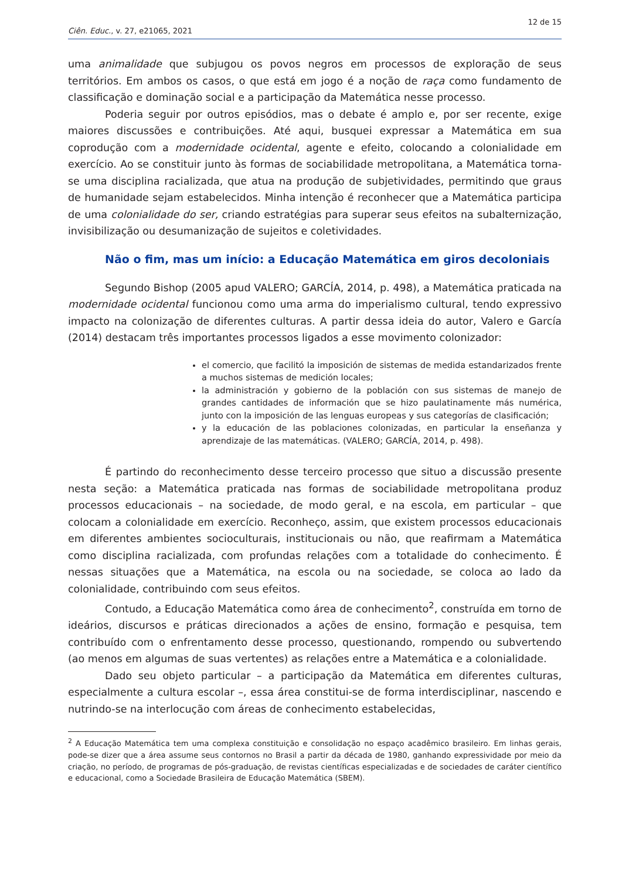12 de 15
Ciên. Educ., v. 27, e21065, 2021
uma animalidade que subjugou os povos negros em processos de exploração de seus territórios. Em ambos os casos, o que está em jogo é a noção de raça como fundamento de classificação e dominação social e a participação da Matemática nesse processo.
Poderia seguir por outros episódios, mas o debate é amplo e, por ser recente, exige maiores discussões e contribuições. Até aqui, busquei expressar a Matemática em sua coprodução com a modernidade ocidental, agente e efeito, colocando a colonialidade em exercício. Ao se constituir junto às formas de sociabilidade metropolitana, a Matemática torna-se uma disciplina racializada, que atua na produção de subjetividades, permitindo que graus de humanidade sejam estabelecidos. Minha intenção é reconhecer que a Matemática participa de uma colonialidade do ser, criando estratégias para superar seus efeitos na subalternização, invisibilização ou desumanização de sujeitos e coletividades.
Não o fim, mas um início: a Educação Matemática em giros decoloniais
Segundo Bishop (2005 apud VALERO; GARCÍA, 2014, p. 498), a Matemática praticada na modernidade ocidental funcionou como uma arma do imperialismo cultural, tendo expressivo impacto na colonização de diferentes culturas. A partir dessa ideia do autor, Valero e García (2014) destacam três importantes processos ligados a esse movimento colonizador:
el comercio, que facilitó la imposición de sistemas de medida estandarizados frente a muchos sistemas de medición locales;
la administración y gobierno de la población con sus sistemas de manejo de grandes cantidades de información que se hizo paulatinamente más numérica, junto con la imposición de las lenguas europeas y sus categorías de clasificación;
y la educación de las poblaciones colonizadas, en particular la enseñanza y aprendizaje de las matemáticas. (VALERO; GARCÍA, 2014, p. 498).
É partindo do reconhecimento desse terceiro processo que situo a discussão presente nesta seção: a Matemática praticada nas formas de sociabilidade metropolitana produz processos educacionais – na sociedade, de modo geral, e na escola, em particular – que colocam a colonialidade em exercício. Reconheço, assim, que existem processos educacionais em diferentes ambientes socioculturais, institucionais ou não, que reafirmam a Matemática como disciplina racializada, com profundas relações com a totalidade do conhecimento. É nessas situações que a Matemática, na escola ou na sociedade, se coloca ao lado da colonialidade, contribuindo com seus efeitos.
Contudo, a Educação Matemática como área de conhecimento<sup>2</sup>, construída em torno de ideários, discursos e práticas direcionados a ações de ensino, formação e pesquisa, tem contribuído com o enfrentamento desse processo, questionando, rompendo ou subvertendo (ao menos em algumas de suas vertentes) as relações entre a Matemática e a colonialidade.
Dado seu objeto particular – a participação da Matemática em diferentes culturas, especialmente a cultura escolar –, essa área constitui-se de forma interdisciplinar, nascendo e nutrindo-se na interlocução com áreas de conhecimento estabelecidas,
<sup>2</sup> A Educação Matemática tem uma complexa constituição e consolidação no espaço acadêmico brasileiro. Em linhas gerais, pode-se dizer que a área assume seus contornos no Brasil a partir da década de 1980, ganhando expressividade por meio da criação, no período, de programas de pós-graduação, de revistas científicas especializadas e de sociedades de caráter científico e educacional, como a Sociedade Brasileira de Educação Matemática (SBEM).